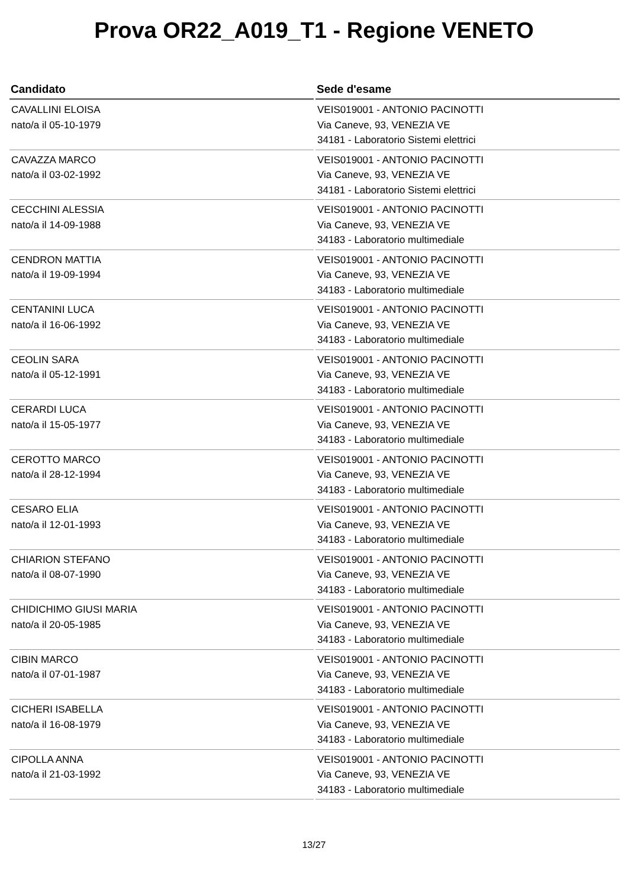Prova OR22_A019_T1 - Regione VENETO
| Candidato | Sede d'esame |
| --- | --- |
| CAVALLINI ELOISA nato/a il 05-10-1979 | VEIS019001 - ANTONIO PACINOTTI Via Caneve, 93, VENEZIA VE 34181 - Laboratorio Sistemi elettrici |
| CAVAZZA MARCO nato/a il 03-02-1992 | VEIS019001 - ANTONIO PACINOTTI Via Caneve, 93, VENEZIA VE 34181 - Laboratorio Sistemi elettrici |
| CECCHINI ALESSIA nato/a il 14-09-1988 | VEIS019001 - ANTONIO PACINOTTI Via Caneve, 93, VENEZIA VE 34183 - Laboratorio multimediale |
| CENDRON MATTIA nato/a il 19-09-1994 | VEIS019001 - ANTONIO PACINOTTI Via Caneve, 93, VENEZIA VE 34183 - Laboratorio multimediale |
| CENTANINI LUCA nato/a il 16-06-1992 | VEIS019001 - ANTONIO PACINOTTI Via Caneve, 93, VENEZIA VE 34183 - Laboratorio multimediale |
| CEOLIN SARA nato/a il 05-12-1991 | VEIS019001 - ANTONIO PACINOTTI Via Caneve, 93, VENEZIA VE 34183 - Laboratorio multimediale |
| CERARDI LUCA nato/a il 15-05-1977 | VEIS019001 - ANTONIO PACINOTTI Via Caneve, 93, VENEZIA VE 34183 - Laboratorio multimediale |
| CEROTTO MARCO nato/a il 28-12-1994 | VEIS019001 - ANTONIO PACINOTTI Via Caneve, 93, VENEZIA VE 34183 - Laboratorio multimediale |
| CESARO ELIA nato/a il 12-01-1993 | VEIS019001 - ANTONIO PACINOTTI Via Caneve, 93, VENEZIA VE 34183 - Laboratorio multimediale |
| CHIARION STEFANO nato/a il 08-07-1990 | VEIS019001 - ANTONIO PACINOTTI Via Caneve, 93, VENEZIA VE 34183 - Laboratorio multimediale |
| CHIDICHIMO GIUSI MARIA nato/a il 20-05-1985 | VEIS019001 - ANTONIO PACINOTTI Via Caneve, 93, VENEZIA VE 34183 - Laboratorio multimediale |
| CIBIN MARCO nato/a il 07-01-1987 | VEIS019001 - ANTONIO PACINOTTI Via Caneve, 93, VENEZIA VE 34183 - Laboratorio multimediale |
| CICHERI ISABELLA nato/a il 16-08-1979 | VEIS019001 - ANTONIO PACINOTTI Via Caneve, 93, VENEZIA VE 34183 - Laboratorio multimediale |
| CIPOLLA ANNA nato/a il 21-03-1992 | VEIS019001 - ANTONIO PACINOTTI Via Caneve, 93, VENEZIA VE 34183 - Laboratorio multimediale |
13/27